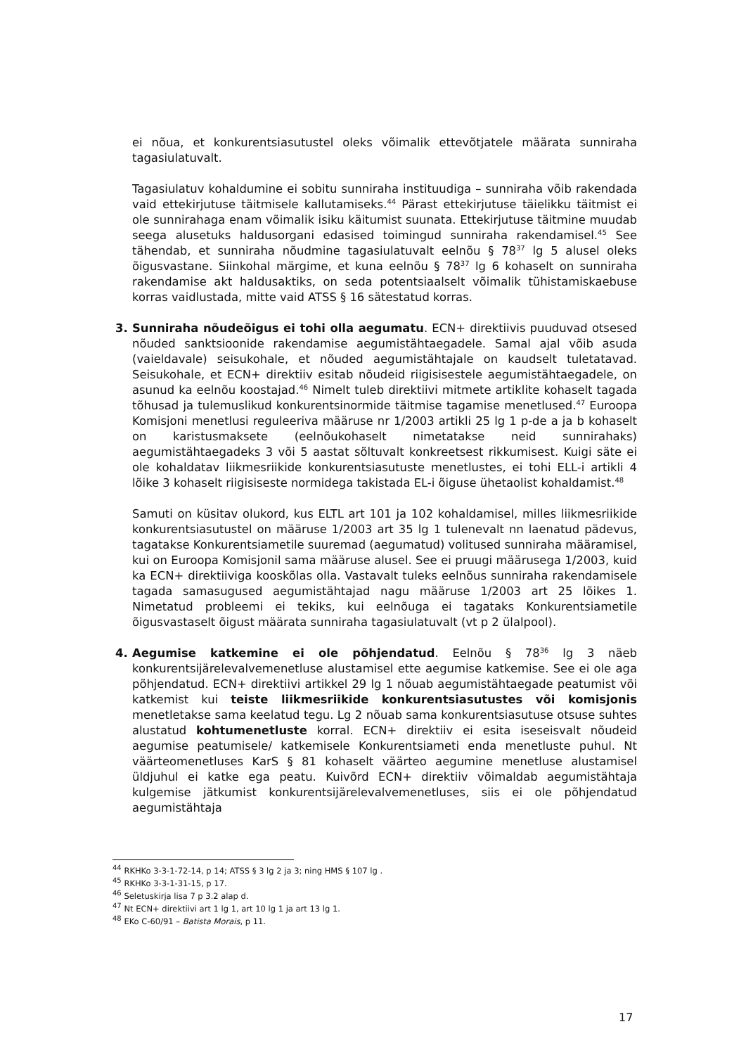ei nõua, et konkurentsiasutustel oleks võimalik ettevõtjatele määrata sunniraha tagasiulatuvalt.
Tagasiulatuv kohaldumine ei sobitu sunniraha instituudiga – sunniraha võib rakendada vaid ettekirjutuse täitmisele kallutamiseks.<sup>44</sup> Pärast ettekirjutuse täielikku täitmist ei ole sunnirahaga enam võimalik isiku käitumist suunata. Ettekirjutuse täitmine muudab seega alusetuks haldusorgani edasised toimingud sunniraha rakendamisel.<sup>45</sup> See tähendab, et sunniraha nõudmine tagasiulatuvalt eelnõu § 78<sup>37</sup> lg 5 alusel oleks õigusvastane. Siinkohal märgime, et kuna eelnõu § 78<sup>37</sup> lg 6 kohaselt on sunniraha rakendamise akt haldusaktiks, on seda potentsiaalselt võimalik tühistamiskaebuse korras vaidlustada, mitte vaid ATSS § 16 sätestatud korras.
3. Sunniraha nõudeõigus ei tohi olla aegumatu. ECN+ direktiivis puuduvad otsesed nõuded sanktsioonide rakendamise aegumistähtaegadele. Samal ajal võib asuda (vaieldavale) seisukohale, et nõuded aegumistähtajale on kaudselt tuletatavad. Seisukohale, et ECN+ direktiiv esitab nõudeid riigisisestele aegumistähtaegadele, on asunud ka eelnõu koostajad.<sup>46</sup> Nimelt tuleb direktiivi mitmete artiklite kohaselt tagada tõhusad ja tulemuslikud konkurentsinormide täitmise tagamise menetlused.<sup>47</sup> Euroopa Komisjoni menetlusi reguleeriva määruse nr 1/2003 artikli 25 lg 1 p-de a ja b kohaselt on karistusmaksete (eelnõukohaselt nimetatakse neid sunnirahaks) aegumistähtaegadeks 3 või 5 aastat sõltuvalt konkreetsest rikkumisest. Kuigi säte ei ole kohaldatav liikmesriikide konkurentsiasutuste menetlustes, ei tohi ELL-i artikli 4 lõike 3 kohaselt riigisiseste normidega takistada EL-i õiguse ühetaolist kohaldamist.<sup>48</sup>
Samuti on küsitav olukord, kus ELTL art 101 ja 102 kohaldamisel, milles liikmesriikide konkurentsiasutustel on määruse 1/2003 art 35 lg 1 tulenevalt nn laenatud pädevus, tagatakse Konkurentsiametile suuremad (aegumatud) volitused sunniraha määramisel, kui on Euroopa Komisjonil sama määruse alusel. See ei pruugi määrusega 1/2003, kuid ka ECN+ direktiiviga kooskõlas olla. Vastavalt tuleks eelnõus sunniraha rakendamisele tagada samasugused aegumistähtajad nagu määruse 1/2003 art 25 lõikes 1. Nimetatud probleemi ei tekiks, kui eelnõuga ei tagataks Konkurentsiametile õigusvastaselt õigust määrata sunniraha tagasiulatuvalt (vt p 2 ülalpool).
4. Aegumise katkemine ei ole põhjendatud. Eelnõu § 78<sup>36</sup> lg 3 näeb konkurentsijärelevalvemenetluse alustamisel ette aegumise katkemise. See ei ole aga põhjendatud. ECN+ direktiivi artikkel 29 lg 1 nõuab aegumistähtaegade peatumist või katkemist kui teiste liikmesriikide konkurentsiasutustes või komisjonis menetletakse sama keelatud tegu. Lg 2 nõuab sama konkurentsiasutuse otsuse suhtes alustatud kohtumenetluste korral. ECN+ direktiiv ei esita iseseisvalt nõudeid aegumise peatumisele/ katkemisele Konkurentsiameti enda menetluste puhul. Nt väärteomenetluses KarS § 81 kohaselt väärteo aegumine menetluse alustamisel üldjuhul ei katke ega peatu. Kuivõrd ECN+ direktiiv võimaldab aegumistähtaja kulgemise jätkumist konkurentsijärelevalvemenetluses, siis ei ole põhjendatud aegumistähtaja
<sup>44</sup> RKHKo 3-3-1-72-14, p 14; ATSS § 3 lg 2 ja 3; ning HMS § 107 lg .
<sup>45</sup> RKHKo 3-3-1-31-15, p 17.
<sup>46</sup> Seletuskirja lisa 7 p 3.2 alap d.
<sup>47</sup> Nt ECN+ direktiivi art 1 lg 1, art 10 lg 1 ja art 13 lg 1.
<sup>48</sup> EKo C-60/91 – Batista Morais, p 11.
17